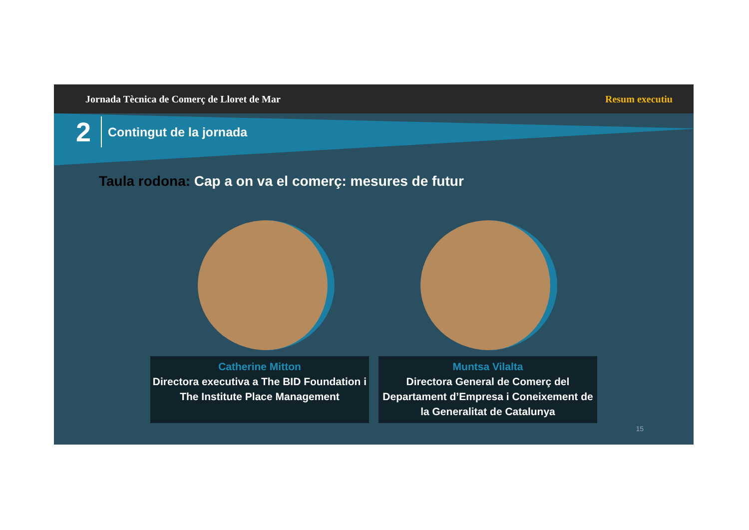Jornada Tècnica de Comerç de Lloret de Mar Resum executiu
2 Contingut de la jornada
Taula rodona: Cap a on va el comerç: mesures de futur
Catherine Mitton
Directora executiva a The BID Foundation i The Institute Place Management
Muntsa Vilalta
Directora General de Comerç del Departament d’Empresa i Coneixement de la Generalitat de Catalunya
15